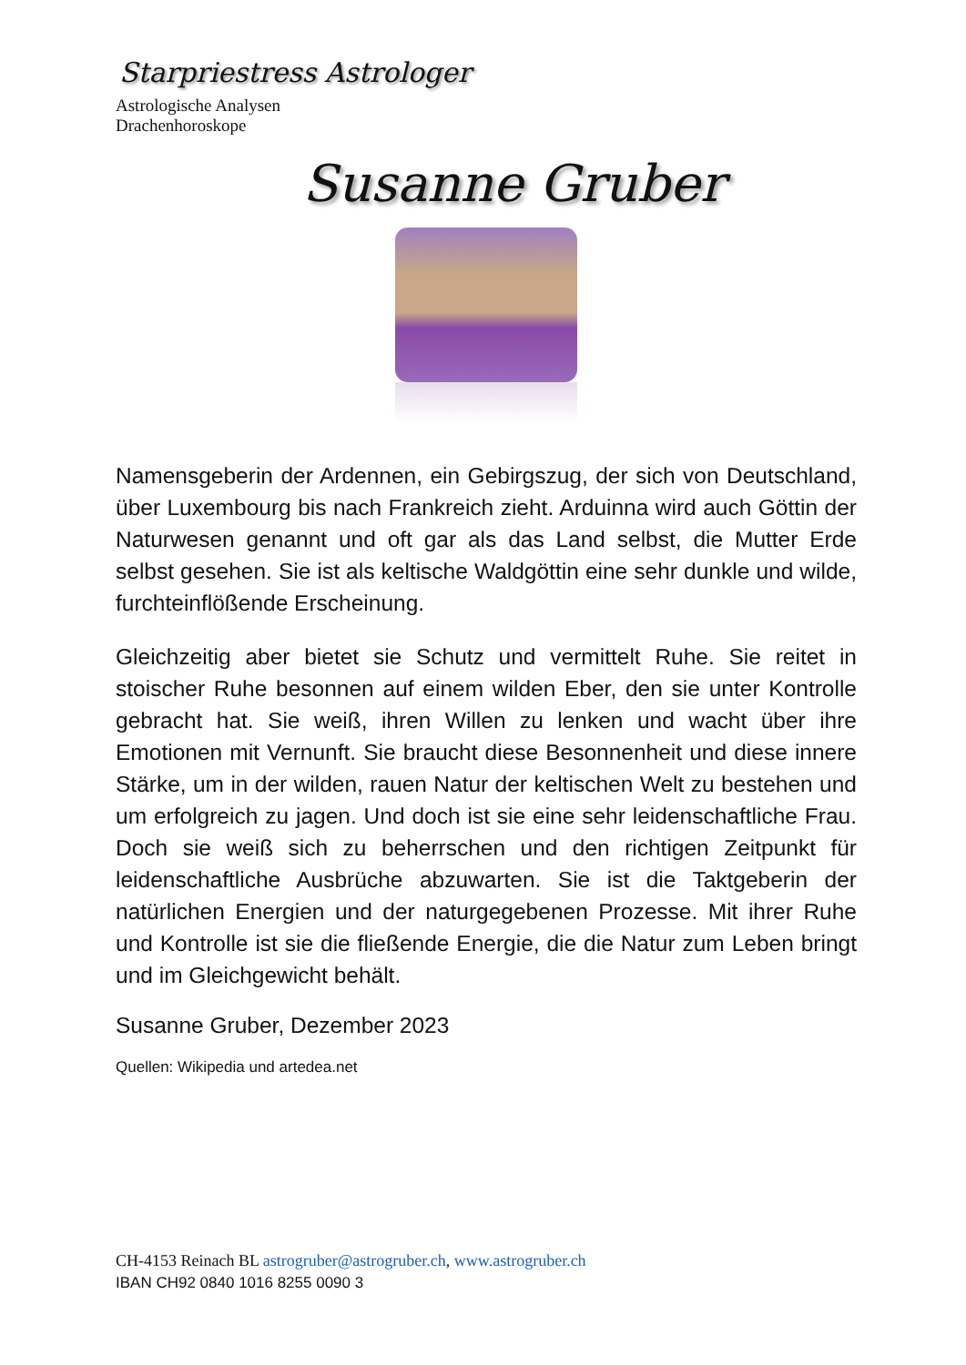Starpriestress Astrologer
Astrologische Analysen
Drachenhoroskope
Susanne Gruber
Namensgeberin der Ardennen, ein Gebirgszug, der sich von Deutschland, über Luxembourg bis nach Frankreich zieht. Arduinna wird auch Göttin der Naturwesen genannt und oft gar als das Land selbst, die Mutter Erde selbst gesehen. Sie ist als keltische Waldgöttin eine sehr dunkle und wilde, furchteinflößende Erscheinung.
Gleichzeitig aber bietet sie Schutz und vermittelt Ruhe. Sie reitet in stoischer Ruhe besonnen auf einem wilden Eber, den sie unter Kontrolle gebracht hat. Sie weiß, ihren Willen zu lenken und wacht über ihre Emotionen mit Vernunft. Sie braucht diese Besonnenheit und diese innere Stärke, um in der wilden, rauen Natur der keltischen Welt zu bestehen und um erfolgreich zu jagen. Und doch ist sie eine sehr leidenschaftliche Frau. Doch sie weiß sich zu beherrschen und den richtigen Zeitpunkt für leidenschaftliche Ausbrüche abzuwarten. Sie ist die Taktgeberin der natürlichen Energien und der naturgegebenen Prozesse. Mit ihrer Ruhe und Kontrolle ist sie die fließende Energie, die die Natur zum Leben bringt und im Gleichgewicht behält.
Susanne Gruber, Dezember 2023
Quellen: Wikipedia und artedea.net
CH-4153 Reinach BL astrogruber@astrogruber.ch, www.astrogruber.ch
IBAN CH92 0840 1016 8255 0090 3